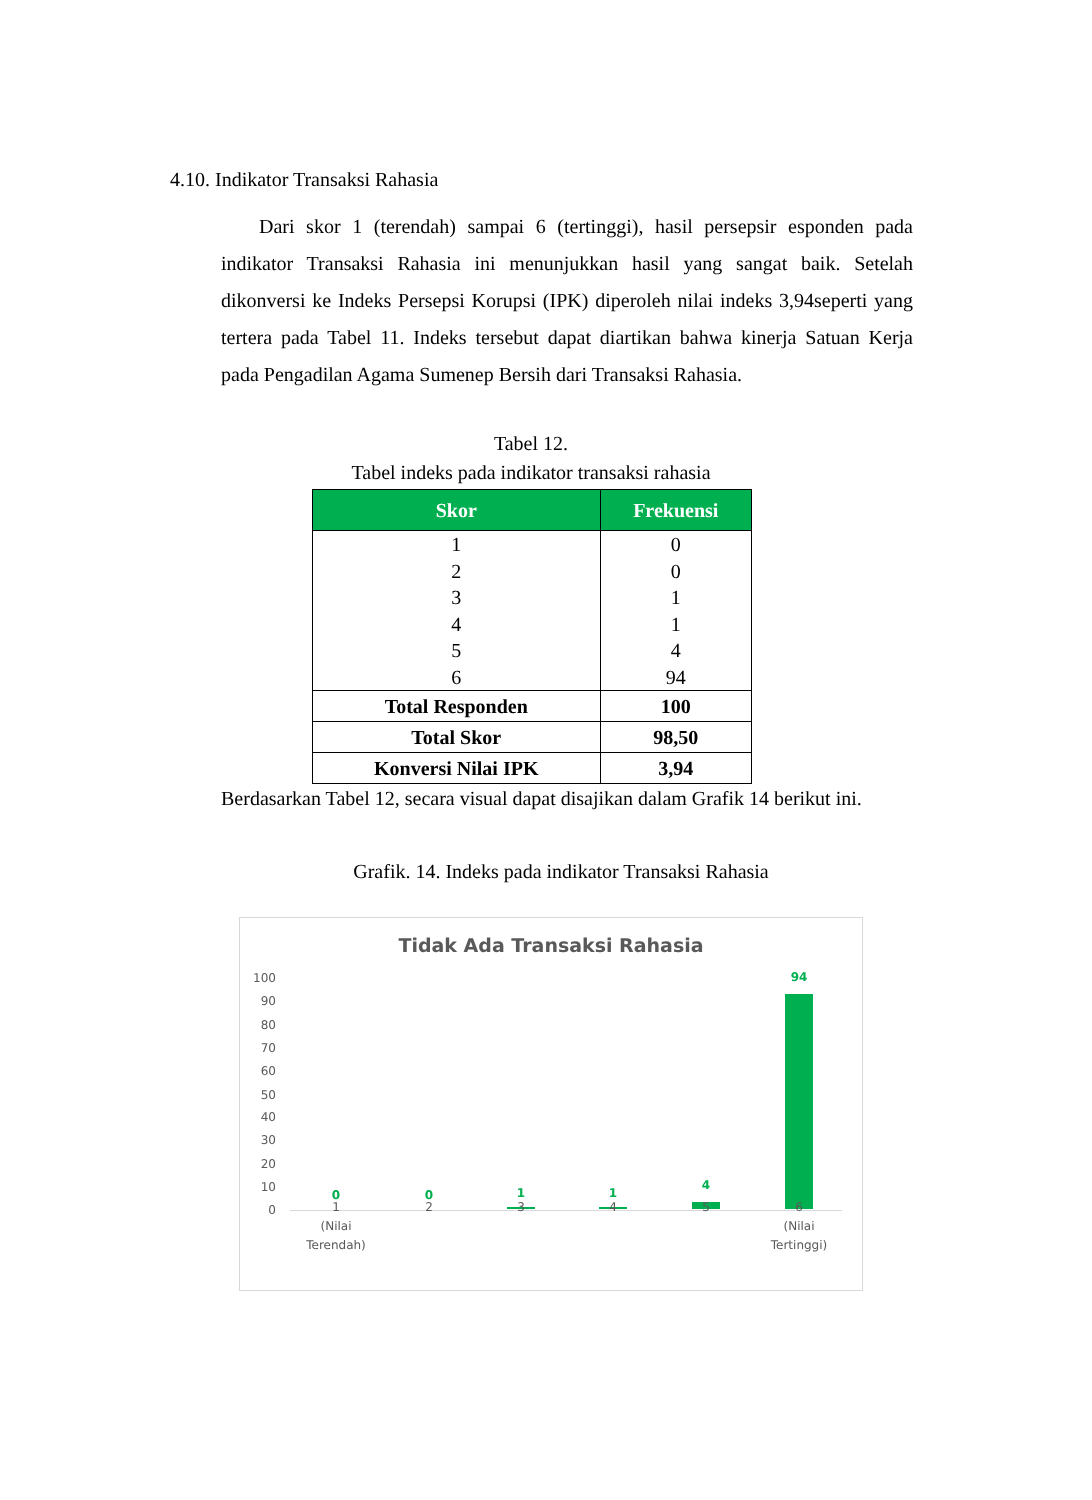4.10. Indikator Transaksi Rahasia
Dari skor 1 (terendah) sampai 6 (tertinggi), hasil persepsir esponden pada indikator Transaksi Rahasia ini menunjukkan hasil yang sangat baik. Setelah dikonversi ke Indeks Persepsi Korupsi (IPK) diperoleh nilai indeks 3,94seperti yang tertera pada Tabel 11. Indeks tersebut dapat diartikan bahwa kinerja Satuan Kerja pada Pengadilan Agama Sumenep Bersih dari Transaksi Rahasia.
Tabel 12.
Tabel indeks pada indikator transaksi rahasia
| Skor | Frekuensi |
| --- | --- |
| 1 | 0 |
| 2 | 0 |
| 3 | 1 |
| 4 | 1 |
| 5 | 4 |
| 6 | 94 |
| Total Responden | 100 |
| Total Skor | 98,50 |
| Konversi Nilai IPK | 3,94 |
Berdasarkan Tabel 12, secara visual dapat disajikan dalam Grafik 14 berikut ini.
Grafik. 14. Indeks pada indikator Transaksi Rahasia
Tidak Ada Transaksi Rahasia
100
90
80
70
60
50
40
30
20
10
0
0 0 1 1
4
94
1
(Nilai
Terendah)
2 3 4 5
6
(Nilai
Tertinggi)